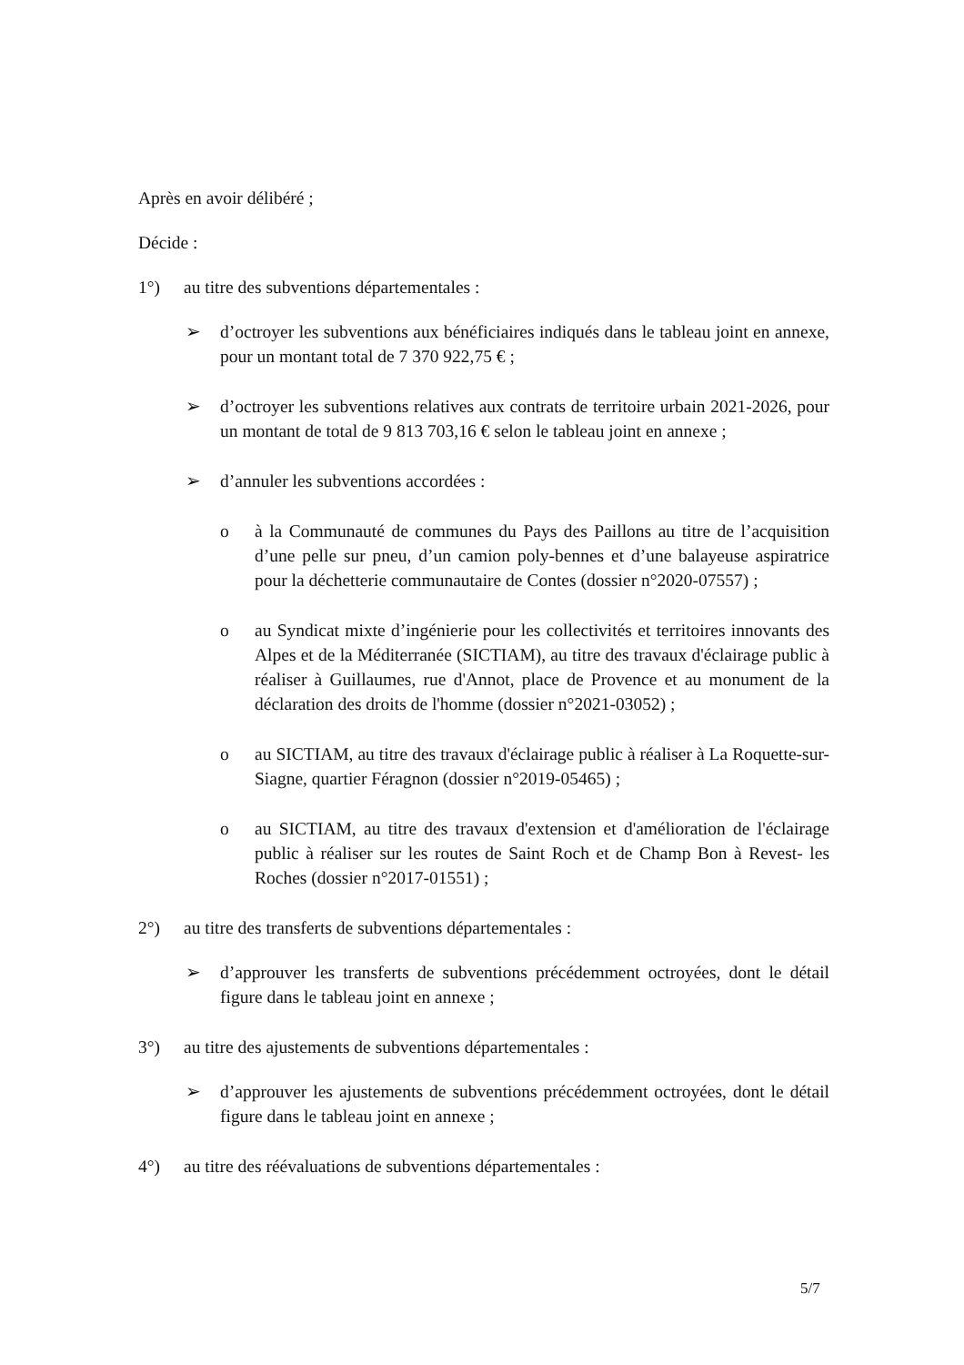Après en avoir délibéré ;
Décide :
1°) au titre des subventions départementales :
➢ d’octroyer les subventions aux bénéficiaires indiqués dans le tableau joint en annexe, pour un montant total de 7 370 922,75 € ;
➢ d’octroyer les subventions relatives aux contrats de territoire urbain 2021-2026, pour un montant de total de 9 813 703,16 € selon le tableau joint en annexe ;
➢ d’annuler les subventions accordées :
o à la Communauté de communes du Pays des Paillons au titre de l’acquisition d’une pelle sur pneu, d’un camion poly-bennes et d’une balayeuse aspiratrice pour la déchetterie communautaire de Contes (dossier n°2020-07557) ;
o au Syndicat mixte d’ingénierie pour les collectivités et territoires innovants des Alpes et de la Méditerranée (SICTIAM), au titre des travaux d'éclairage public à réaliser à Guillaumes, rue d'Annot, place de Provence et au monument de la déclaration des droits de l'homme (dossier n°2021-03052) ;
o au SICTIAM, au titre des travaux d'éclairage public à réaliser à La Roquette-sur-Siagne, quartier Féragnon (dossier n°2019-05465) ;
o au SICTIAM, au titre des travaux d'extension et d'amélioration de l'éclairage public à réaliser sur les routes de Saint Roch et de Champ Bon à Revest- les Roches (dossier n°2017-01551) ;
2°) au titre des transferts de subventions départementales :
➢ d’approuver les transferts de subventions précédemment octroyées, dont le détail figure dans le tableau joint en annexe ;
3°) au titre des ajustements de subventions départementales :
➢ d’approuver les ajustements de subventions précédemment octroyées, dont le détail figure dans le tableau joint en annexe ;
4°) au titre des réévaluations de subventions départementales :
5/7